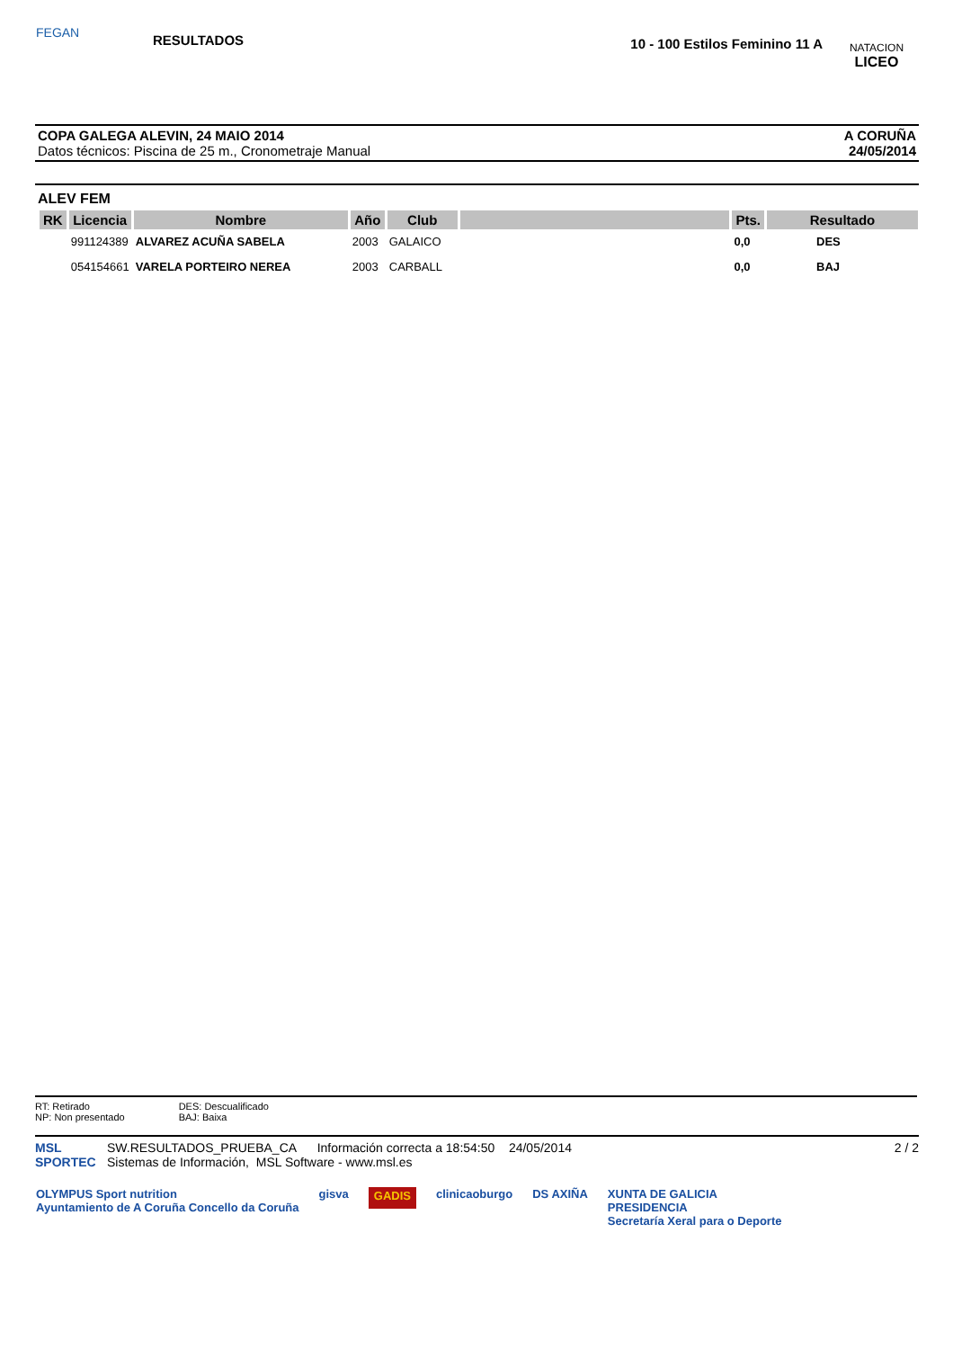FEGAN
RESULTADOS
10 - 100 Estilos Feminino 11 A
NATACION
LICEO
COPA GALEGA ALEVIN, 24 MAIO 2014
Datos técnicos: Piscina de 25 m., Cronometraje Manual
A CORUÑA
24/05/2014
ALEV FEM
| RK | Licencia | Nombre | Año | Club | | Pts. | Resultado |
| --- | --- | --- | --- | --- | --- | --- | --- |
| | 991124389 | ALVAREZ ACUÑA SABELA | 2003 | GALAICO | | 0,0 | DES |
| | 054154661 | VARELA PORTEIRO NEREA | 2003 | CARBALL | | 0,0 | BAJ |
RT: Retirado
NP: Non presentado
DES: Descualificado
BAJ: Baixa
MSL SPORTEC
SW.RESULTADOS_PRUEBA_CA Información correcta a 18:54:50 24/05/2014
Sistemas de Información, MSL Software - www.msl.es
2 / 2
OLYMPUS Sport nutrition
Ayuntamiento de A Coruña Concello da Coruña gisva GADIS clinicaoburgo DS AXIÑA XUNTA DE GALICIA
PRESIDENCIA
Secretaría Xeral para o Deporte